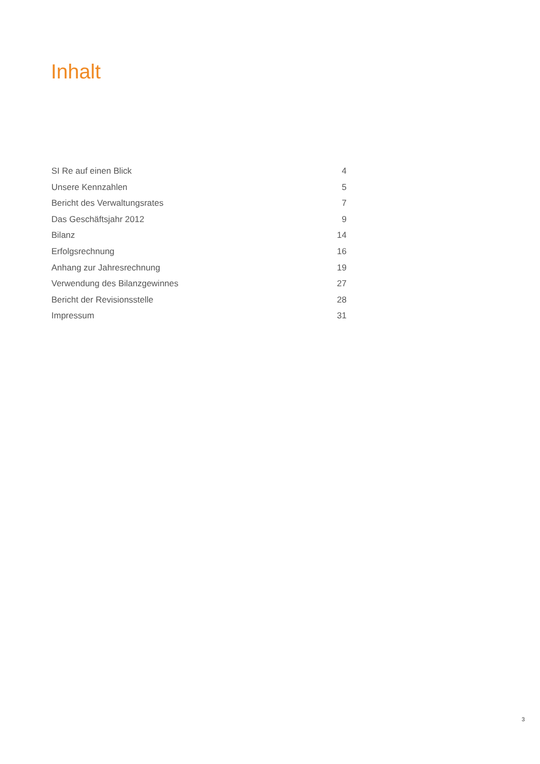Inhalt
SI Re auf einen Blick 4
Unsere Kennzahlen 5
Bericht des Verwaltungsrates 7
Das Geschäftsjahr 2012 9
Bilanz 14
Erfolgsrechnung 16
Anhang zur Jahresrechnung 19
Verwendung des Bilanzgewinnes 27
Bericht der Revisionsstelle 28
Impressum 31
3